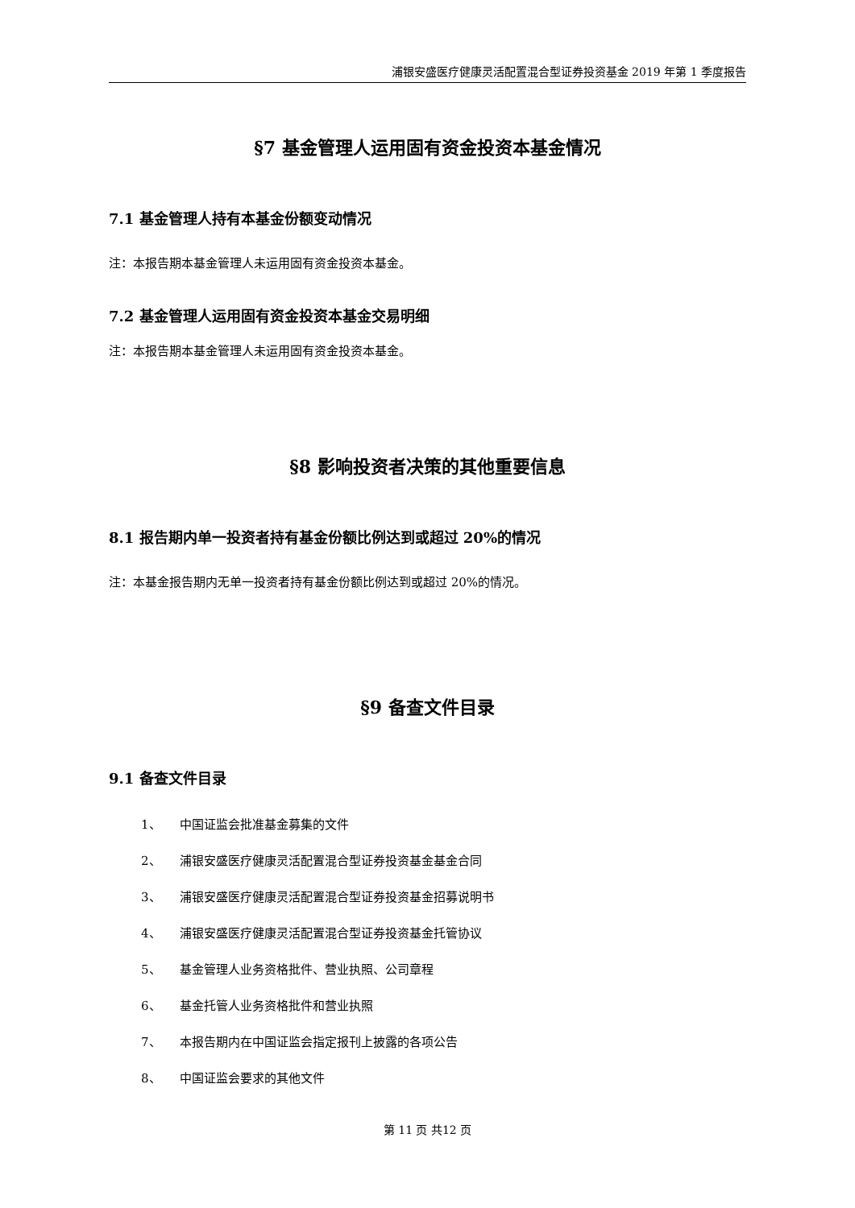浦银安盛医疗健康灵活配置混合型证券投资基金 2019 年第 1 季度报告
§7 基金管理人运用固有资金投资本基金情况
7.1 基金管理人持有本基金份额变动情况
注：本报告期本基金管理人未运用固有资金投资本基金。
7.2 基金管理人运用固有资金投资本基金交易明细
注：本报告期本基金管理人未运用固有资金投资本基金。
§8 影响投资者决策的其他重要信息
8.1 报告期内单一投资者持有基金份额比例达到或超过 20%的情况
注：本基金报告期内无单一投资者持有基金份额比例达到或超过 20%的情况。
§9 备查文件目录
9.1 备查文件目录
1、 中国证监会批准基金募集的文件
2、 浦银安盛医疗健康灵活配置混合型证券投资基金基金合同
3、 浦银安盛医疗健康灵活配置混合型证券投资基金招募说明书
4、 浦银安盛医疗健康灵活配置混合型证券投资基金托管协议
5、 基金管理人业务资格批件、营业执照、公司章程
6、 基金托管人业务资格批件和营业执照
7、 本报告期内在中国证监会指定报刊上披露的各项公告
8、 中国证监会要求的其他文件
第 11 页 共12 页